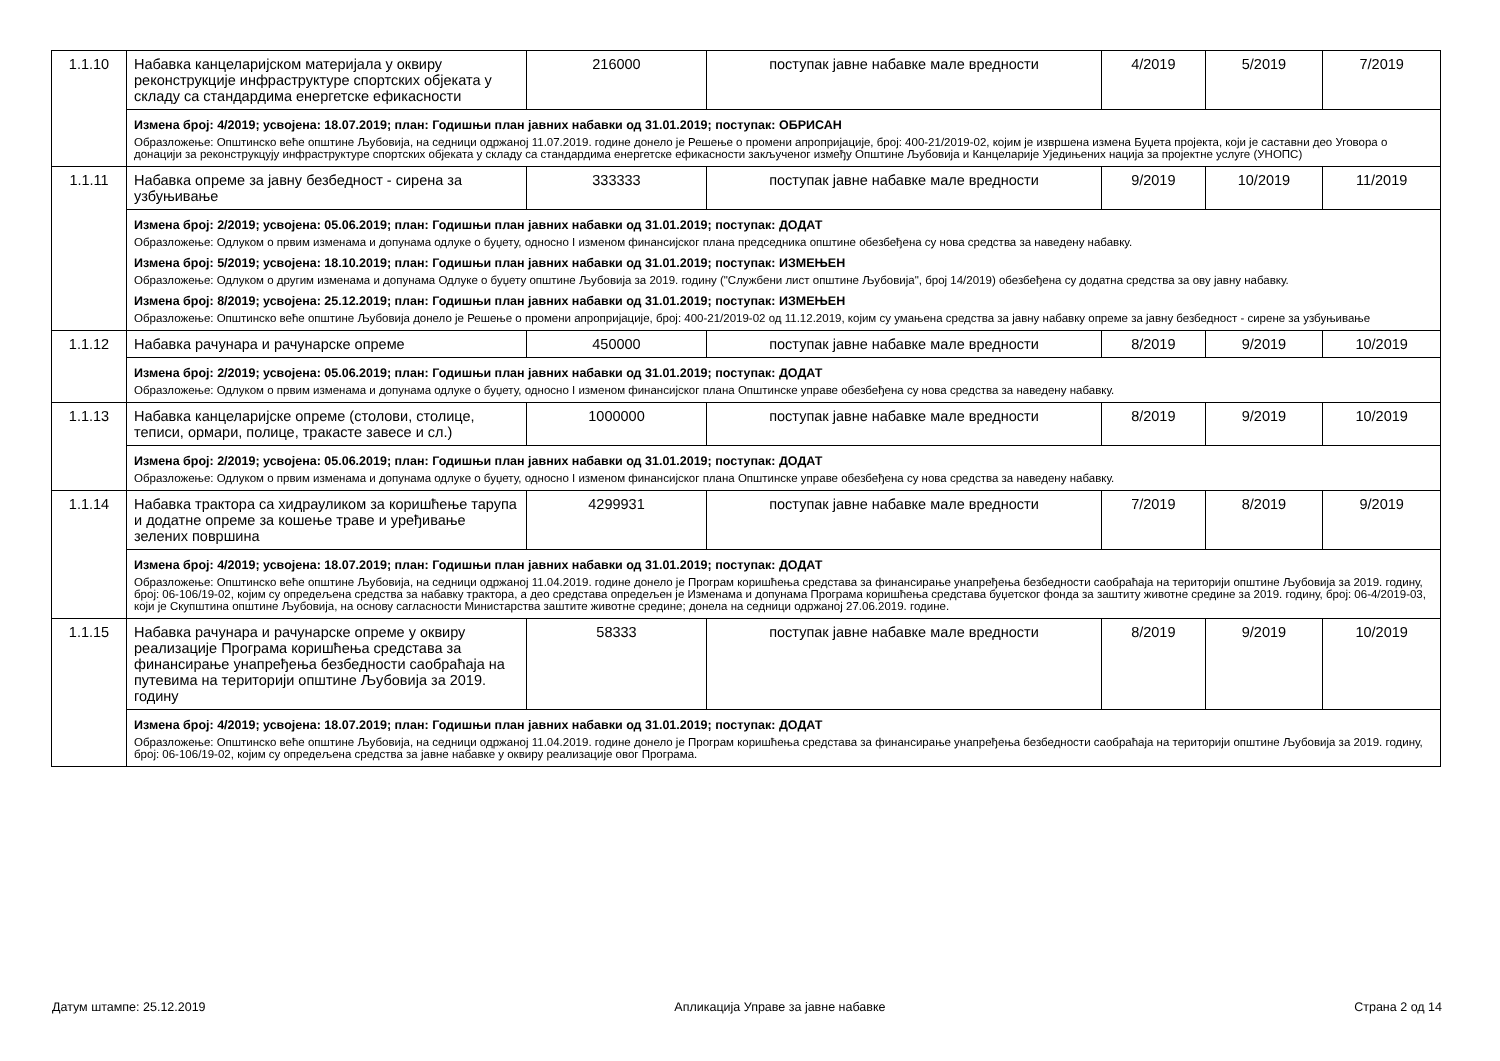| 1.1.10 | Набавка канцеларијском материјала у оквиру реконструкције инфраструктуре спортских објеката у складу са стандардима енергетске ефикасности | 216000 | поступак јавне набавке мале вредности | 4/2019 | 5/2019 | 7/2019 |
| | Измена број: 4/2019; усвојена: 18.07.2019; план: Годишњи план јавних набавки од 31.01.2019; поступак: ОБРИСАН Образложење: Општинско веће општине Љубовија, на седници одржаној 11.07.2019. године донело је Решење о промени апропријације, број: 400-21/2019-02, којим је извршена измена Буџета пројекта, који је саставни део Уговора о донацији за реконструкцују инфраструктуре спортских објеката у складу са стандардима енергетске ефикасности закљученог између Општине Љубовија и Канцеларије Уједињених нација за пројектне услуге (УНОПС) | | | | | |
| 1.1.11 | Набавка опреме за јавну безбедност - сирена за узбуњивање | 333333 | поступак јавне набавке мале вредности | 9/2019 | 10/2019 | 11/2019 |
| | Измена број: 2/2019; усвојена: 05.06.2019; план: Годишњи план јавних набавки од 31.01.2019; поступак: ДОДАТ Образложење: Одлуком о првим изменама и допунама одлуке о буџету, односно I изменом финансијског плана председника општине обезбеђена су нова средства за наведену набавку. Измена број: 5/2019; усвојена: 18.10.2019; план: Годишњи план јавних набавки од 31.01.2019; поступак: ИЗМЕЊЕН Образложење: Одлуком о другим изменама и допунама Одлуке о буџету општине Љубовија за 2019. годину ("Службени лист општине Љубовија", број 14/2019) обезбеђена су додатна средства за ову јавну набавку. Измена број: 8/2019; усвојена: 25.12.2019; план: Годишњи план јавних набавки од 31.01.2019; поступак: ИЗМЕЊЕН Образложење: Општинско веће општине Љубовија донело је Решење о промени апропријације, број: 400-21/2019-02 од 11.12.2019, којим су умањена средства за јавну набавку опреме за јавну безбедност - сирене за узбуњивање | | | | | |
| 1.1.12 | Набавка рачунара и рачунарске опреме | 450000 | поступак јавне набавке мале вредности | 8/2019 | 9/2019 | 10/2019 |
| | Измена број: 2/2019; усвојена: 05.06.2019; план: Годишњи план јавних набавки од 31.01.2019; поступак: ДОДАТ Образложење: Одлуком о првим изменама и допунама одлуке о буџету, односно I изменом финансијског плана Општинске управе обезбеђена су нова средства за наведену набавку. | | | | | |
| 1.1.13 | Набавка канцеларијске опреме (столови, столице, теписи, ормари, полице, тракасте завесе и сл.) | 1000000 | поступак јавне набавке мале вредности | 8/2019 | 9/2019 | 10/2019 |
| | Измена број: 2/2019; усвојена: 05.06.2019; план: Годишњи план јавних набавки од 31.01.2019; поступак: ДОДАТ Образложење: Одлуком о првим изменама и допунама одлуке о буџету, односно I изменом финансијског плана Општинске управе обезбеђена су нова средства за наведену набавку. | | | | | |
| 1.1.14 | Набавка трактора са хидрауликом за коришћење тарупа и додатне опреме за кошење траве и уређивање зелених површина | 4299931 | поступак јавне набавке мале вредности | 7/2019 | 8/2019 | 9/2019 |
| | Измена број: 4/2019; усвојена: 18.07.2019; план: Годишњи план јавних набавки од 31.01.2019; поступак: ДОДАТ Образложење: Општинско веће општине Љубовија, на седници одржаној 11.04.2019. године донело је Програм коришћења средстава за финансирање унапређења безбедности саобраћаја на територији општине Љубовија за 2019. годину, број: 06-106/19-02, којим су опредељена средства за набавку трактора, а део средстава опредељен је Изменама и допунама Програма коришћења средстава буџетског фонда за заштиту животне средине за 2019. годину, број: 06-4/2019-03, који је Скупштина општине Љубовија, на основу сагласности Министарства заштите животне средине; донела на седници одржаној 27.06.2019. године. | | | | | |
| 1.1.15 | Набавка рачунара и рачунарске опреме у оквиру реализације Програма коришћења средстава за финансирање унапређења безбедности саобраћаја на путевима на територији општине Љубовија за 2019. годину | 58333 | поступак јавне набавке мале вредности | 8/2019 | 9/2019 | 10/2019 |
| | Измена број: 4/2019; усвојена: 18.07.2019; план: Годишњи план јавних набавки од 31.01.2019; поступак: ДОДАТ Образложење: Општинско веће општине Љубовија, на седници одржаној 11.04.2019. године донело је Програм коришћења средстава за финансирање унапређења безбедности саобраћаја на територији општине Љубовија за 2019. годину, број: 06-106/19-02, којим су опредељена средства за јавне набавке у оквиру реализације овог Програма. | | | | | |
Датум штампе: 25.12.2019 Апликација Управе за јавне набавке Страна 2 од 14